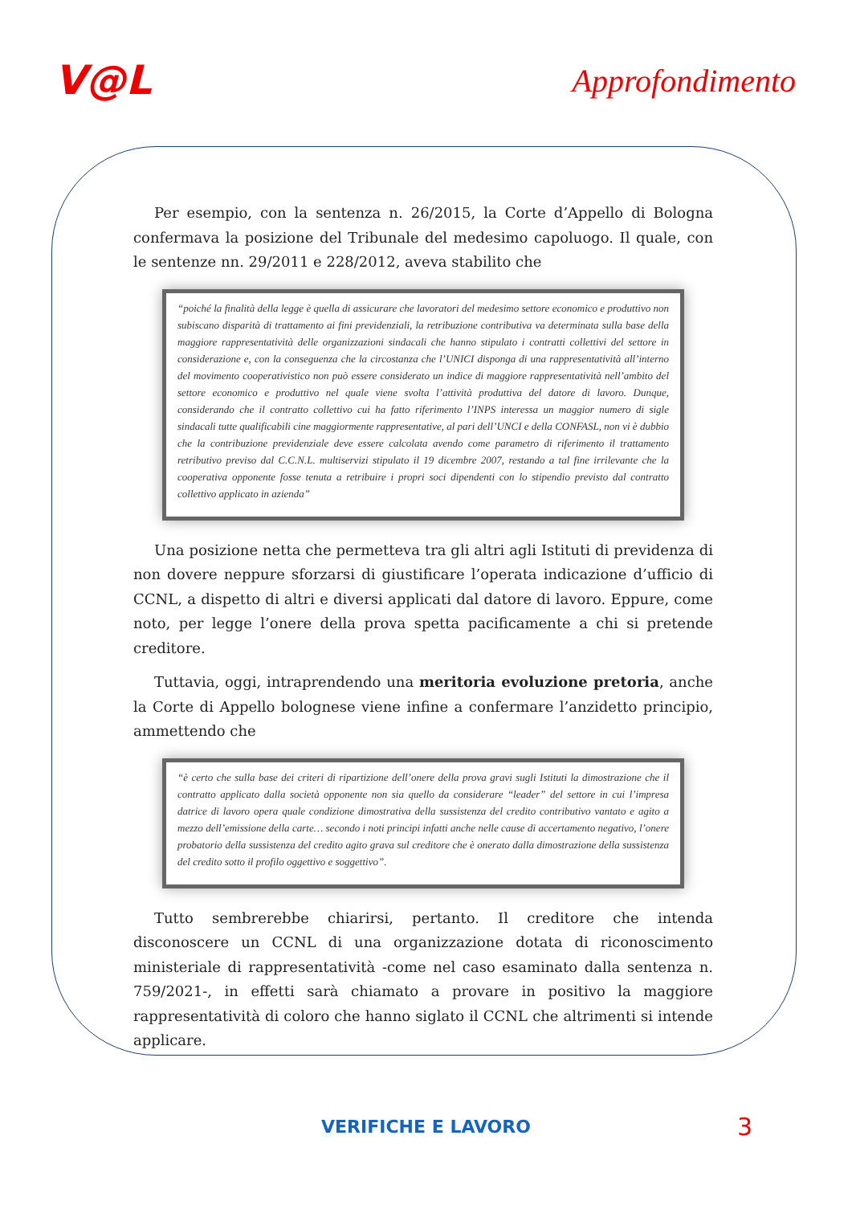V@L
Approfondimento
Per esempio, con la sentenza n. 26/2015, la Corte d’Appello di Bologna confermava la posizione del Tribunale del medesimo capoluogo. Il quale, con le sentenze nn. 29/2011 e 228/2012, aveva stabilito che
“poiché la finalità della legge è quella di assicurare che lavoratori del medesimo settore economico e produttivo non subiscano disparità di trattamento ai fini previdenziali, la retribuzione contributiva va determinata sulla base della maggiore rappresentatività delle organizzazioni sindacali che hanno stipulato i contratti collettivi del settore in considerazione e, con la conseguenza che la circostanza che l’UNICI disponga di una rappresentatività all’interno del movimento cooperativistico non può essere considerato un indice di maggiore rappresentatività nell’ambito del settore economico e produttivo nel quale viene svolta l’attività produttiva del datore di lavoro. Dunque, considerando che il contratto collettivo cui ha fatto riferimento l’INPS interessa un maggior numero di sigle sindacali tutte qualificabili cine maggiormente rappresentative, al pari dell’UNCI e della CONFASL, non vi è dubbio che la contribuzione previdenziale deve essere calcolata avendo come parametro di riferimento il trattamento retributivo previso dal C.C.N.L. multiservizi stipulato il 19 dicembre 2007, restando a tal fine irrilevante che la cooperativa opponente fosse tenuta a retribuire i propri soci dipendenti con lo stipendio previsto dal contratto collettivo applicato in azienda”
Una posizione netta che permetteva tra gli altri agli Istituti di previdenza di non dovere neppure sforzarsi di giustificare l’operata indicazione d’ufficio di CCNL, a dispetto di altri e diversi applicati dal datore di lavoro. Eppure, come noto, per legge l’onere della prova spetta pacificamente a chi si pretende creditore.
Tuttavia, oggi, intraprendendo una meritoria evoluzione pretoria, anche la Corte di Appello bolognese viene infine a confermare l’anzidetto principio, ammettendo che
“è certo che sulla base dei criteri di ripartizione dell’onere della prova gravi sugli Istituti la dimostrazione che il contratto applicato dalla società opponente non sia quello da considerare “leader” del settore in cui l’impresa datrice di lavoro opera quale condizione dimostrativa della sussistenza del credito contributivo vantato e agito a mezzo dell’emissione della carte… secondo i noti principi infatti anche nelle cause di accertamento negativo, l’onere probatorio della sussistenza del credito agito grava sul creditore che è onerato dalla dimostrazione della sussistenza del credito sotto il profilo oggettivo e soggettivo”.
Tutto sembrerebbe chiarirsi, pertanto. Il creditore che intenda disconoscere un CCNL di una organizzazione dotata di riconoscimento ministeriale di rappresentatività -come nel caso esaminato dalla sentenza n. 759/2021-, in effetti sarà chiamato a provare in positivo la maggiore rappresentatività di coloro che hanno siglato il CCNL che altrimenti si intende applicare.
VERIFICHE E LAVORO 3